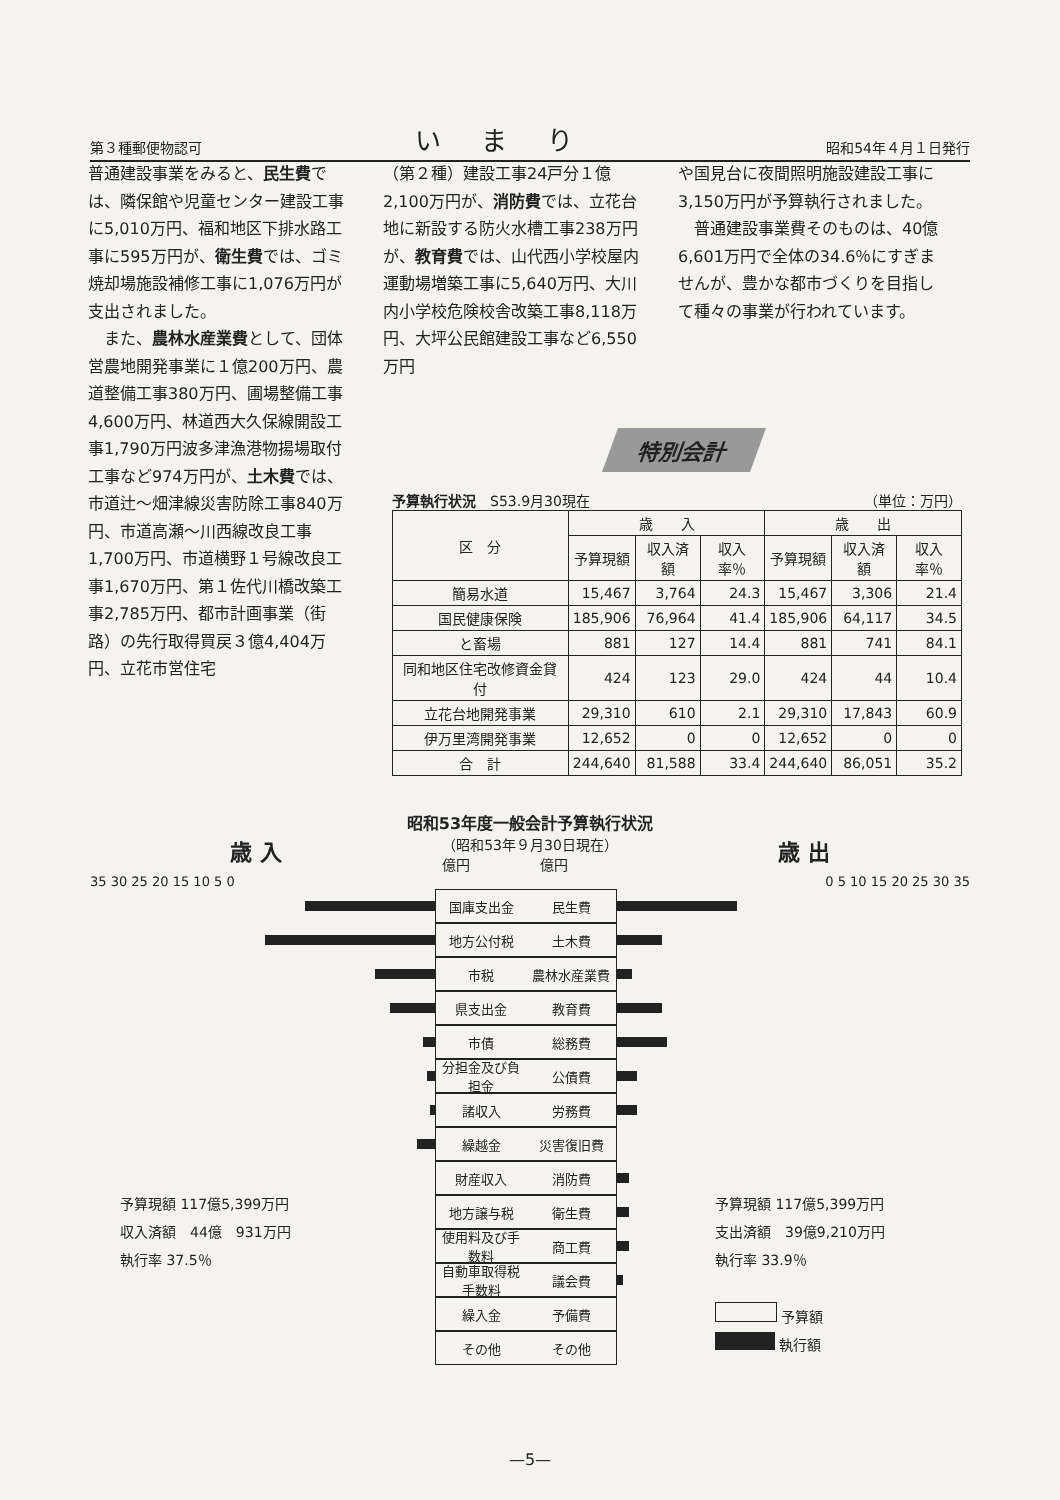第３種郵便物認可 いまり 昭和54年４月１日発行
普通建設事業をみると、民生費では、隣保館や児童センター建設工事に5,010万円、福和地区下排水路工事に595万円が、衛生費では、ゴミ焼却場施設補修工事に1,076万円が支出されました。
　また、農林水産業費として、団体営農地開発事業に１億200万円、農道整備工事380万円、圃場整備工事4,600万円、林道西大久保線開設工事1,790万円波多津漁港物揚場取付工事など974万円が、土木費では、市道辻〜畑津線災害防除工事840万円、市道高瀬〜川西線改良工事1,700万円、市道横野１号線改良工事1,670万円、第１佐代川橋改築工事2,785万円、都市計画事業（街路）の先行取得買戻３億4,404万円、立花市営住宅
（第２種）建設工事24戸分１億2,100万円が、消防費では、立花台地に新設する防火水槽工事238万円が、教育費では、山代西小学校屋内運動場増築工事に5,640万円、大川内小学校危険校舎改築工事8,118万円、大坪公民館建設工事など6,550万円
や国見台に夜間照明施設建設工事に3,150万円が予算執行されました。
　普通建設事業費そのものは、40億6,601万円で全体の34.6％にすぎませんが、豊かな都市づくりを目指して種々の事業が行われています。
特別会計
予算執行状況　S53.9月30現在 （単位：万円）
| 区 分 | 歳 入 | | | 歳 出 | | |
| --- | --- | --- | --- | --- | --- | --- |
| | 予算現額 | 収入済額 | 収入率％ | 予算現額 | 収入済額 | 収入率％ |
| 簡易水道 | 15,467 | 3,764 | 24.3 | 15,467 | 3,306 | 21.4 |
| 国民健康保険 | 185,906 | 76,964 | 41.4 | 185,906 | 64,117 | 34.5 |
| と畜場 | 881 | 127 | 14.4 | 881 | 741 | 84.1 |
| 同和地区住宅改修資金貸付 | 424 | 123 | 29.0 | 424 | 44 | 10.4 |
| 立花台地開発事業 | 29,310 | 610 | 2.1 | 29,310 | 17,843 | 60.9 |
| 伊万里湾開発事業 | 12,652 | 0 | 0 | 12,652 | 0 | 0 |
| 合 計 | 244,640 | 81,588 | 33.4 | 244,640 | 86,051 | 35.2 |
昭和53年度一般会計予算執行状況
歳 入 （昭和53年９月30日現在）
億円　　　　　億円 歳 出
35 30 25 20 15 10 5 0 0 5 10 15 20 25 30 35
国庫支出金 民生費
地方公付税 土木費
市税 農林水産業費
県支出金 教育費
市債 総務費
分担金及び負担金 公債費
諸収入 労務費
繰越金 災害復旧費
財産収入 消防費
地方譲与税 衛生費
使用料及び手数料 商工費
自動車取得税手数料 議会費
繰入金 予備費
その他 その他
予算現額 117億5,399万円
収入済額　44億　931万円
執行率 37.5％
予算現額 117億5,399万円
支出済額　39億9,210万円
執行率 33.9％
予算額
執行額
—5—